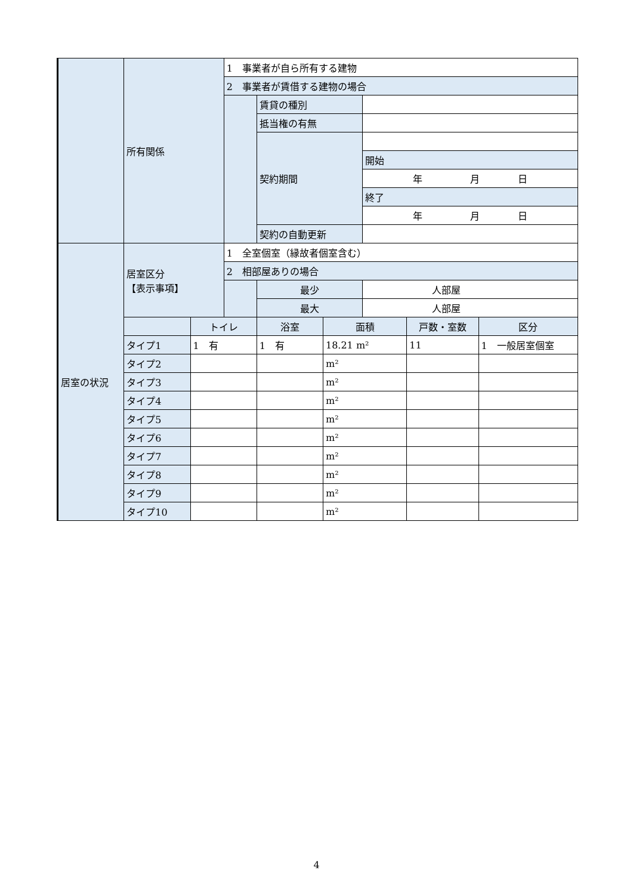| | 所有関係 | | 1 事業者が自ら所有する建物 | | | | | |
| | | | 2 事業者が賃借する建物の場合 | | | | | |
| | | | | 賃貸の種別 | | | | |
| | | | | 抵当権の有無 | | | | |
| | | | | 契約期間 | | | | |
| | | | | | | 開始 | | |
| | | | | | | 年 月 日 | | |
| | | | | | | 終了 | | |
| | | | | | | 年 月 日 | | |
| | | | | 契約の自動更新 | | | | |
| 居室の状況 | 居室区分 【表示事項】 | | 1 全室個室（縁故者個室含む） | | | | | |
| | | | 2 相部屋ありの場合 | | | | | |
| | | | | 最少 | | 人部屋 | | |
| | | | | 最大 | | 人部屋 | | |
| | | トイレ | | 浴室 | 面積 | | 戸数・室数 | 区分 |
| | タイプ1 | 1 有 | | 1 有 | 18.21 m² | | 11 | 1 一般居室個室 |
| | タイプ2 | | | | m² | | | |
| | タイプ3 | | | | m² | | | |
| | タイプ4 | | | | m² | | | |
| | タイプ5 | | | | m² | | | |
| | タイプ6 | | | | m² | | | |
| | タイプ7 | | | | m² | | | |
| | タイプ8 | | | | m² | | | |
| | タイプ9 | | | | m² | | | |
| | タイプ10 | | | | m² | | | |
4